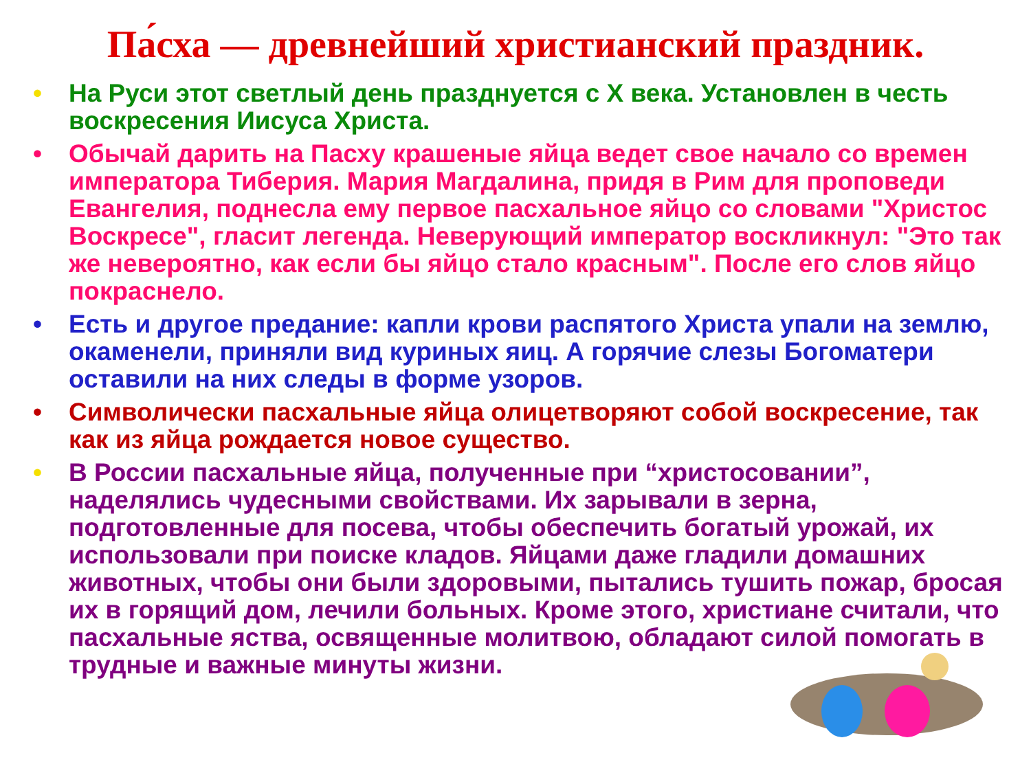Па́сха — древнейший христианский праздник.
• На Руси этот светлый день празднуется с X века. Установлен в честь воскресения Иисуса Христа.
• Обычай дарить на Пасху крашеные яйца ведет свое начало со времен императора Тиберия. Мария Магдалина, придя в Рим для проповеди Евангелия, поднесла ему первое пасхальное яйцо со словами "Христос Воскресе", гласит легенда. Неверующий император воскликнул: "Это так же невероятно, как если бы яйцо стало красным". После его слов яйцо покраснело.
• Есть и другое предание: капли крови распятого Христа упали на землю, окаменели, приняли вид куриных яиц. А горячие слезы Богоматери оставили на них следы в форме узоров.
• Символически пасхальные яйца олицетворяют собой воскресение, так как из яйца рождается новое существо.
• В России пасхальные яйца, полученные при “христосовании”, наделялись чудесными свойствами. Их зарывали в зерна, подготовленные для посева, чтобы обеспечить богатый урожай, их использовали при поиске кладов. Яйцами даже гладили домашних животных, чтобы они были здоровыми, пытались тушить пожар, бросая их в горящий дом, лечили больных. Кроме этого, христиане считали, что пасхальные яства, освященные молитвою, обладают силой помогать в трудные и важные минуты жизни.